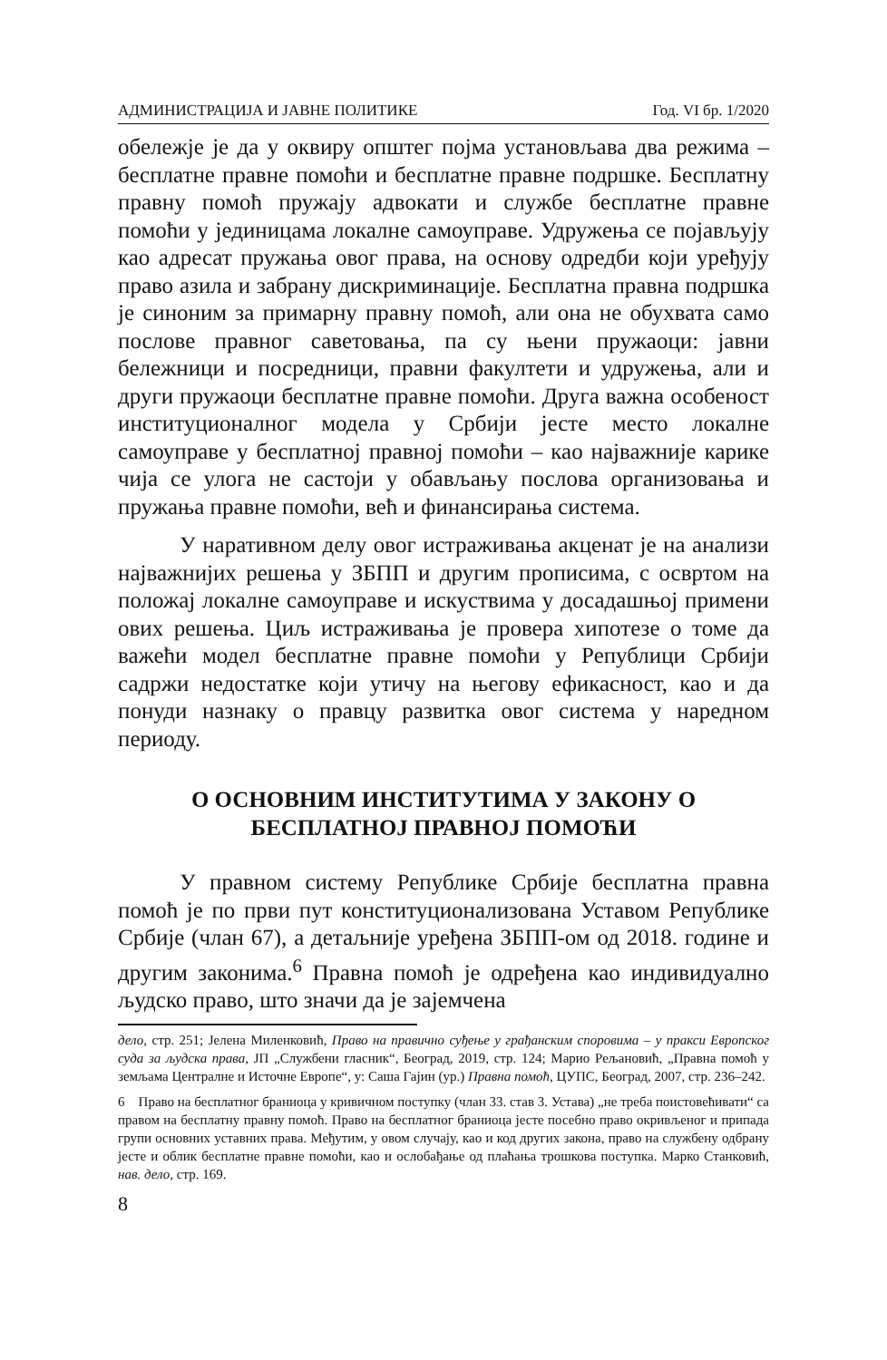АДМИНИСТРАЦИЈА И ЈАВНЕ ПОЛИТИКЕ Год. VI бр. 1/2020
обележје је да у оквиру општег појма установљава два режима – бесплатне правне помоћи и бесплатне правне подршке. Бесплатну правну помоћ пружају адвокати и службе бесплатне правне помоћи у јединицама локалне самоуправе. Удружења се појављују као адресат пружања овог права, на основу одредби који уређују право азила и забрану дискриминације. Бесплатна правна подршка је синоним за примарну правну помоћ, али она не обухвата само послове правног саветовања, па су њени пружаоци: јавни бележници и посредници, правни факултети и удружења, али и други пружаоци бесплатне правне помоћи. Друга важна особеност институционалног модела у Србији јесте место локалне самоуправе у бесплатној правној помоћи – као најважније карике чија се улога не састоји у обављању послова организовања и пружања правне помоћи, већ и финансирања система.
У наративном делу овог истраживања акценат је на анализи најважнијих решења у ЗБПП и другим прописима, с освртом на положај локалне самоуправе и искуствима у досадашњој примени ових решења. Циљ истраживања је провера хипотезе о томе да важећи модел бесплатне правне помоћи у Републици Србији садржи недостатке који утичу на његову ефикасност, као и да понуди назнаку о правцу развитка овог система у наредном периоду.
О ОСНОВНИМ ИНСТИТУТИМА У ЗАКОНУ О БЕСПЛАТНОЈ ПРАВНОЈ ПОМОЋИ
У правном систему Републике Србије бесплатна правна помоћ је по први пут конституционализована Уставом Републике Србије (члан 67), а детаљније уређена ЗБПП-ом од 2018. године и другим законима.<sup>6</sup> Правна помоћ је одређена као индивидуално људско право, што значи да је зајемчена
дело, стр. 251; Јелена Миленковић, Право на правично суђење у грађанским споровима – у пракси Европског суда за људска права, ЈП „Службени гласник“, Београд, 2019, стр. 124; Марио Рељановић, „Правна помоћ у земљама Централне и Источне Европе“, у: Саша Гајин (ур.) Правна помоћ, ЦУПС, Београд, 2007, стр. 236–242.
6 Право на бесплатног браниоца у кривичном поступку (члан 33. став 3. Устава) „не треба поистовећивати“ са правом на бесплатну правну помоћ. Право на бесплатног браниоца јесте посебно право окривљеног и припада групи основних уставних права. Међутим, у овом случају, као и код других закона, право на службену одбрану јесте и облик бесплатне правне помоћи, као и ослобађање од плаћања трошкова поступка. Марко Станковић, нав. дело, стр. 169.
8